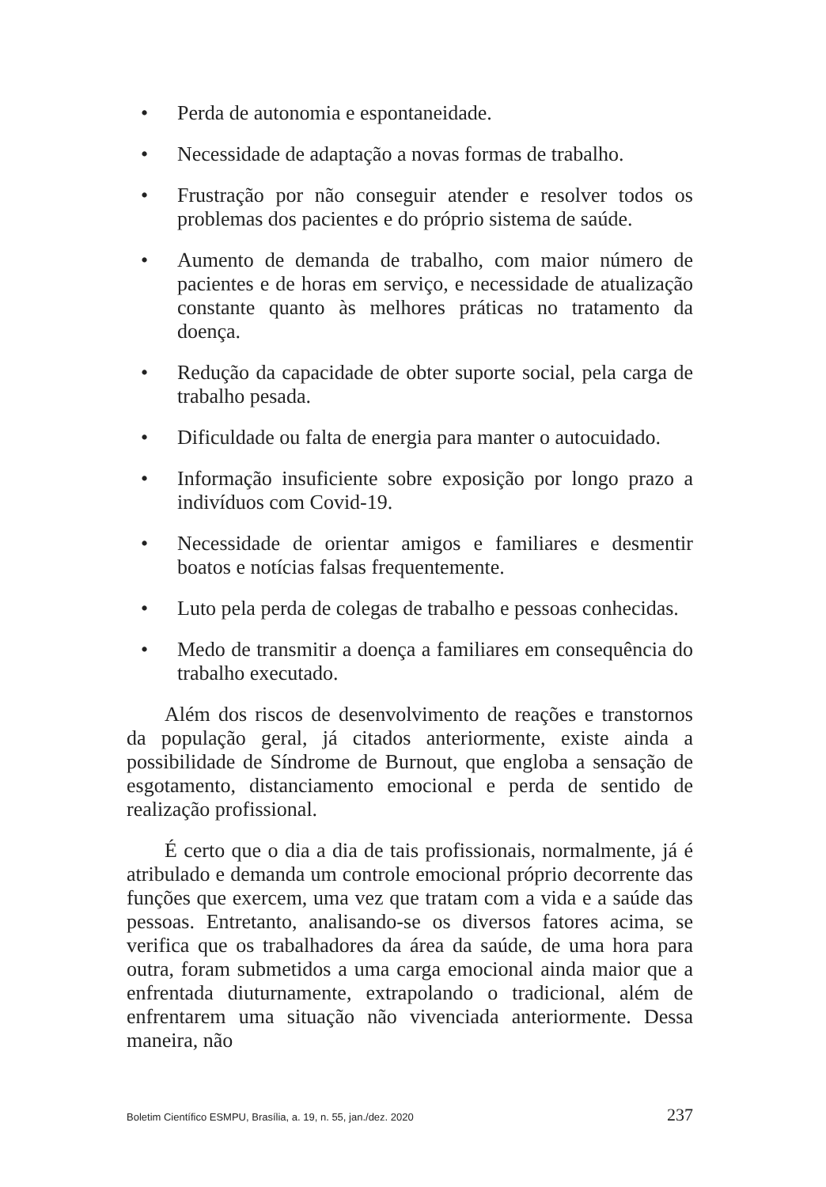• Perda de autonomia e espontaneidade.
• Necessidade de adaptação a novas formas de trabalho.
• Frustração por não conseguir atender e resolver todos os problemas dos pacientes e do próprio sistema de saúde.
• Aumento de demanda de trabalho, com maior número de pacientes e de horas em serviço, e necessidade de atualização constante quanto às melhores práticas no tratamento da doença.
• Redução da capacidade de obter suporte social, pela carga de trabalho pesada.
• Dificuldade ou falta de energia para manter o autocuidado.
• Informação insuficiente sobre exposição por longo prazo a indivíduos com Covid-19.
• Necessidade de orientar amigos e familiares e desmentir boatos e notícias falsas frequentemente.
• Luto pela perda de colegas de trabalho e pessoas conhecidas.
• Medo de transmitir a doença a familiares em consequência do trabalho executado.
Além dos riscos de desenvolvimento de reações e transtornos da população geral, já citados anteriormente, existe ainda a possibilidade de Síndrome de Burnout, que engloba a sensação de esgotamento, distanciamento emocional e perda de sentido de realização profissional.
É certo que o dia a dia de tais profissionais, normalmente, já é atribulado e demanda um controle emocional próprio decorrente das funções que exercem, uma vez que tratam com a vida e a saúde das pessoas. Entretanto, analisando-se os diversos fatores acima, se verifica que os trabalhadores da área da saúde, de uma hora para outra, foram submetidos a uma carga emocional ainda maior que a enfrentada diuturnamente, extrapolando o tradicional, além de enfrentarem uma situação não vivenciada anteriormente. Dessa maneira, não
Boletim Científico ESMPU, Brasília, a. 19, n. 55, jan./dez. 2020 237